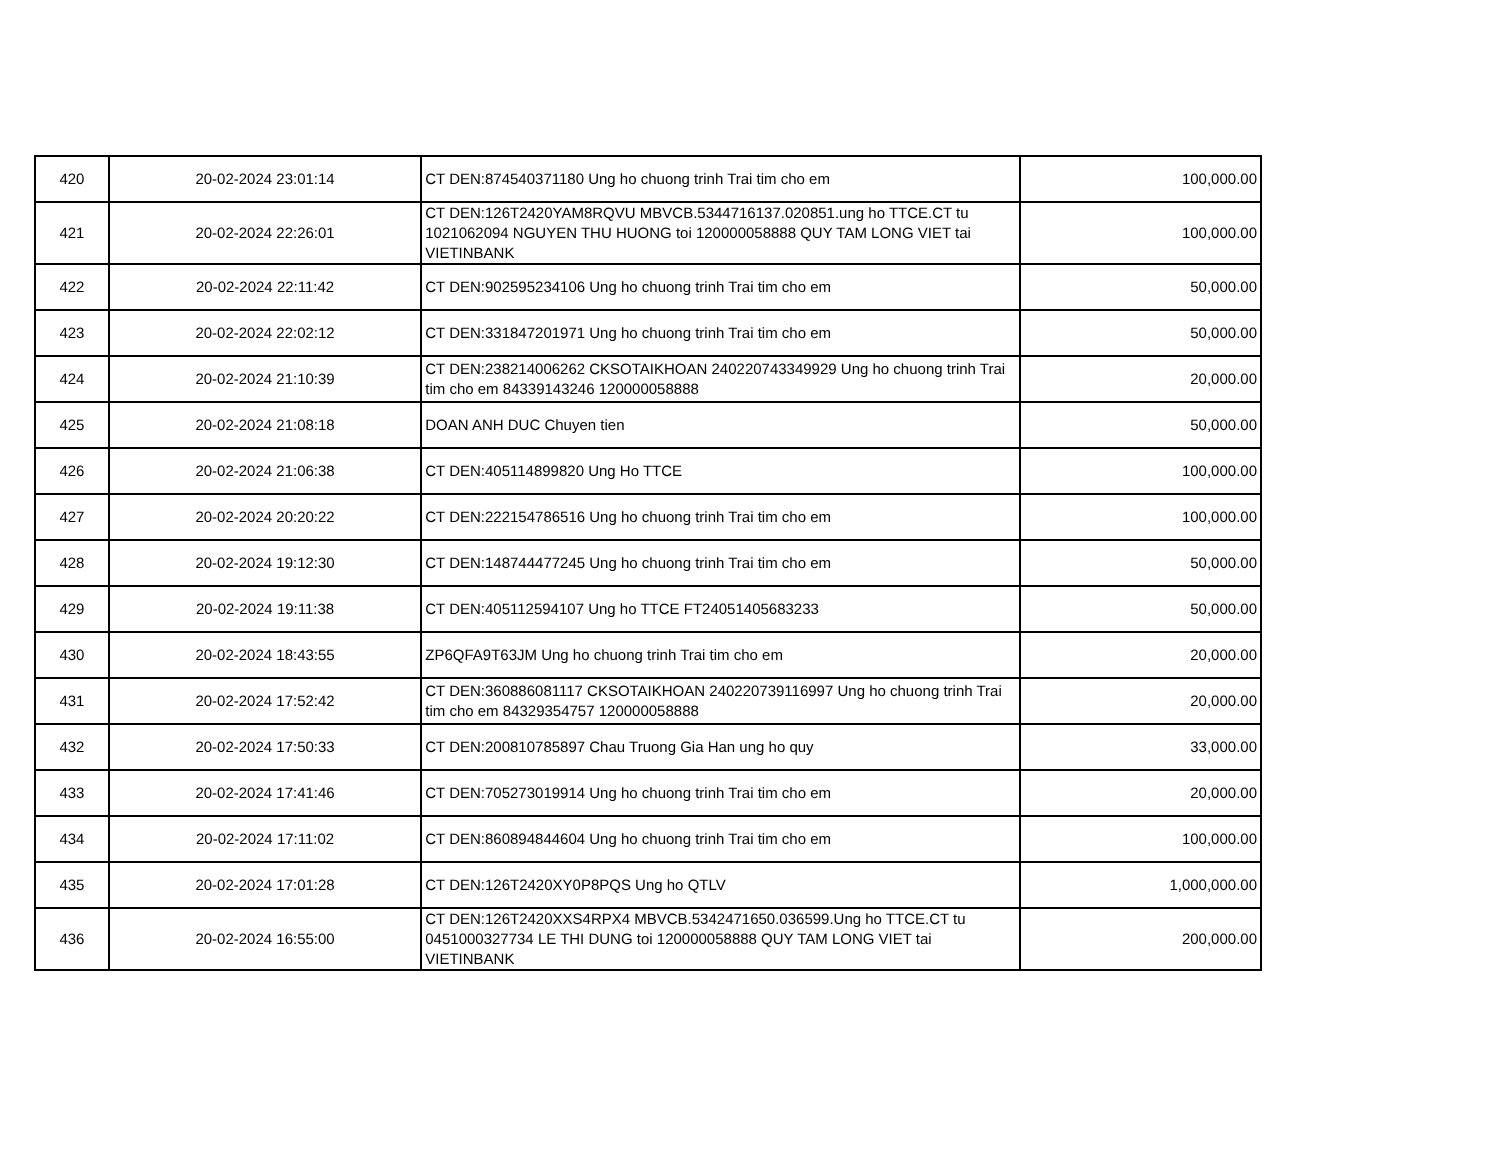| 420 | 20-02-2024 23:01:14 | CT DEN:874540371180 Ung ho chuong trinh Trai tim cho em | 100,000.00 |
| 421 | 20-02-2024 22:26:01 | CT DEN:126T2420YAM8RQVU MBVCB.5344716137.020851.ung ho TTCE.CT tu 1021062094 NGUYEN THU HUONG toi 120000058888 QUY TAM LONG VIET tai VIETINBANK | 100,000.00 |
| 422 | 20-02-2024 22:11:42 | CT DEN:902595234106 Ung ho chuong trinh Trai tim cho em | 50,000.00 |
| 423 | 20-02-2024 22:02:12 | CT DEN:331847201971 Ung ho chuong trinh Trai tim cho em | 50,000.00 |
| 424 | 20-02-2024 21:10:39 | CT DEN:238214006262 CKSOTAIKHOAN 240220743349929 Ung ho chuong trinh Trai tim cho em 84339143246 120000058888 | 20,000.00 |
| 425 | 20-02-2024 21:08:18 | DOAN ANH DUC Chuyen tien | 50,000.00 |
| 426 | 20-02-2024 21:06:38 | CT DEN:405114899820 Ung Ho TTCE | 100,000.00 |
| 427 | 20-02-2024 20:20:22 | CT DEN:222154786516 Ung ho chuong trinh Trai tim cho em | 100,000.00 |
| 428 | 20-02-2024 19:12:30 | CT DEN:148744477245 Ung ho chuong trinh Trai tim cho em | 50,000.00 |
| 429 | 20-02-2024 19:11:38 | CT DEN:405112594107 Ung ho TTCE FT24051405683233 | 50,000.00 |
| 430 | 20-02-2024 18:43:55 | ZP6QFA9T63JM Ung ho chuong trinh Trai tim cho em | 20,000.00 |
| 431 | 20-02-2024 17:52:42 | CT DEN:360886081117 CKSOTAIKHOAN 240220739116997 Ung ho chuong trinh Trai tim cho em 84329354757 120000058888 | 20,000.00 |
| 432 | 20-02-2024 17:50:33 | CT DEN:200810785897 Chau Truong Gia Han ung ho quy | 33,000.00 |
| 433 | 20-02-2024 17:41:46 | CT DEN:705273019914 Ung ho chuong trinh Trai tim cho em | 20,000.00 |
| 434 | 20-02-2024 17:11:02 | CT DEN:860894844604 Ung ho chuong trinh Trai tim cho em | 100,000.00 |
| 435 | 20-02-2024 17:01:28 | CT DEN:126T2420XY0P8PQS Ung ho QTLV | 1,000,000.00 |
| 436 | 20-02-2024 16:55:00 | CT DEN:126T2420XXS4RPX4 MBVCB.5342471650.036599.Ung ho TTCE.CT tu 0451000327734 LE THI DUNG toi 120000058888 QUY TAM LONG VIET tai VIETINBANK | 200,000.00 |